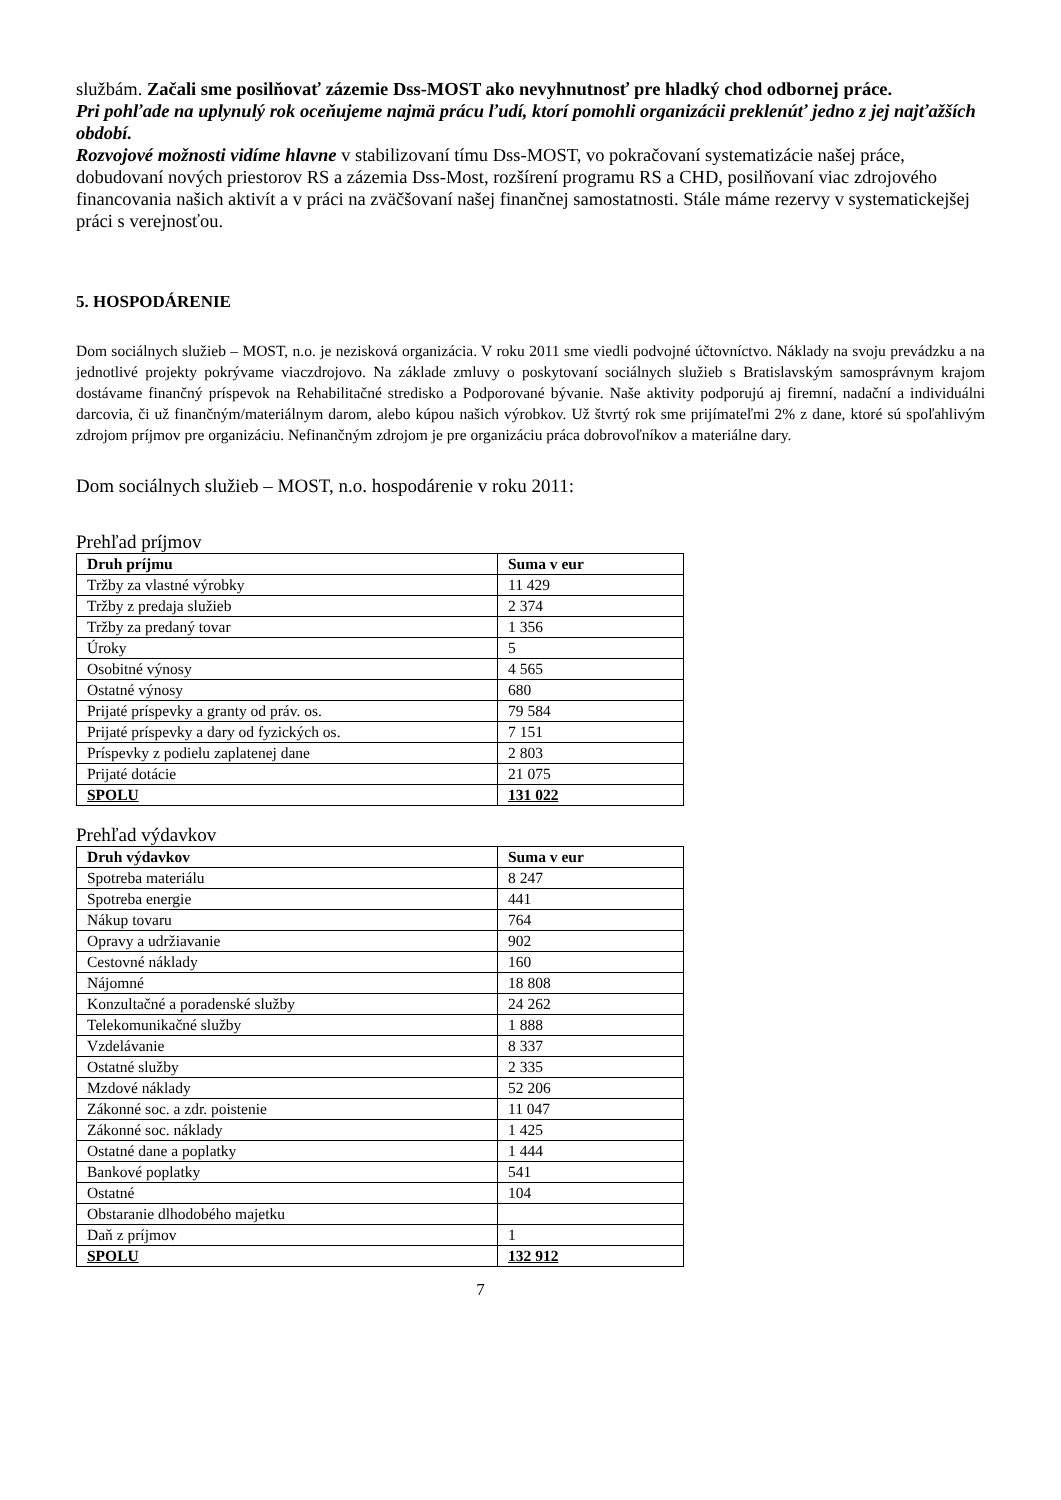službám. Začali sme posilňovať zázemie Dss-MOST ako nevyhnutnosť pre hladký chod odbornej práce.
Pri pohľade na uplynulý rok oceňujeme najmä prácu ľudí, ktorí pomohli organizácii preklenúť jedno z jej najťažších období.
Rozvojové možnosti vidíme hlavne v stabilizovaní tímu Dss-MOST, vo pokračovaní systematizácie našej práce, dobudovaní nových priestorov RS a zázemia Dss-Most, rozšírení programu RS a CHD, posilňovaní viac zdrojového financovania našich aktivít a v práci na zväčšovaní našej finančnej samostatnosti. Stále máme rezervy v systematickejšej práci s verejnosťou.
5. HOSPODÁRENIE
Dom sociálnych služieb – MOST, n.o. je nezisková organizácia. V roku 2011 sme viedli podvojné účtovníctvo. Náklady na svoju prevádzku a na jednotlivé projekty pokrývame viaczdrojovo. Na základe zmluvy o poskytovaní sociálnych služieb s Bratislavským samosprávnym krajom dostávame finančný príspevok na Rehabilitačné stredisko a Podporované bývanie. Naše aktivity podporujú aj firemní, nadační a individuálni darcovia, či už finančným/materiálnym darom, alebo kúpou našich výrobkov. Už štvrtý rok sme prijímateľmi 2% z dane, ktoré sú spoľahlivým zdrojom príjmov pre organizáciu. Nefinančným zdrojom je pre organizáciu práca dobrovoľníkov a materiálne dary.
Dom sociálnych služieb – MOST, n.o. hospodárenie v roku 2011:
Prehľad príjmov
| Druh príjmu | Suma v eur |
| --- | --- |
| Tržby za vlastné výrobky | 11 429 |
| Tržby z predaja služieb | 2 374 |
| Tržby za predaný tovar | 1 356 |
| Úroky | 5 |
| Osobitné výnosy | 4 565 |
| Ostatné výnosy | 680 |
| Prijaté príspevky a granty od práv. os. | 79 584 |
| Prijaté príspevky a dary od fyzických os. | 7 151 |
| Príspevky z podielu zaplatenej dane | 2 803 |
| Prijaté dotácie | 21 075 |
| SPOLU | 131 022 |
Prehľad výdavkov
| Druh výdavkov | Suma v eur |
| --- | --- |
| Spotreba materiálu | 8 247 |
| Spotreba energie | 441 |
| Nákup tovaru | 764 |
| Opravy a udržiavanie | 902 |
| Cestovné náklady | 160 |
| Nájomné | 18 808 |
| Konzultačné a poradenské služby | 24 262 |
| Telekomunikačné služby | 1 888 |
| Vzdelávanie | 8 337 |
| Ostatné služby | 2 335 |
| Mzdové náklady | 52 206 |
| Zákonné soc. a zdr. poistenie | 11 047 |
| Zákonné soc. náklady | 1 425 |
| Ostatné dane a poplatky | 1 444 |
| Bankové poplatky | 541 |
| Ostatné | 104 |
| Obstaranie dlhodobého majetku | |
| Daň z príjmov | 1 |
| SPOLU | 132 912 |
7